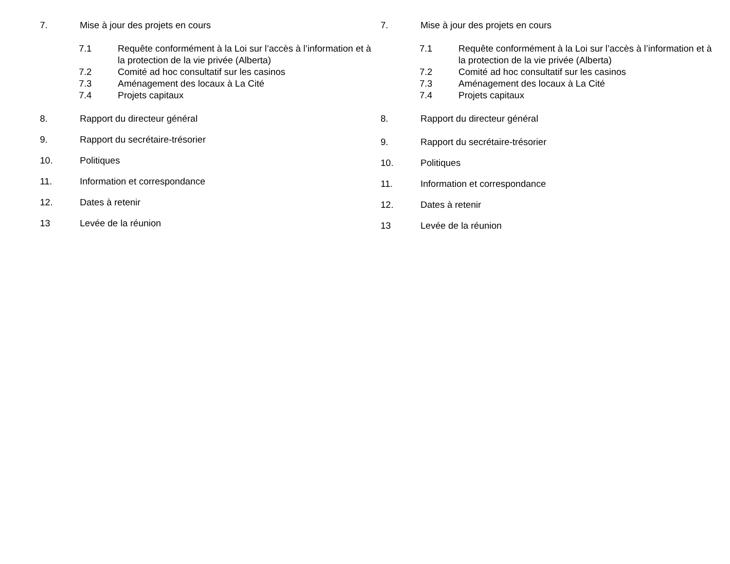7. Mise à jour des projets en cours
7.1 Requête conformément à la Loi sur l’accès à l’information et à la protection de la vie privée (Alberta)
7.2 Comité ad hoc consultatif sur les casinos
7.3 Aménagement des locaux à La Cité
7.4 Projets capitaux
8. Rapport du directeur général
9. Rapport du secrétaire-trésorier
10. Politiques
11. Information et correspondance
12. Dates à retenir
13 Levée de la réunion
7. Mise à jour des projets en cours
7.1 Requête conformément à la Loi sur l’accès à l’information et à la protection de la vie privée (Alberta)
7.2 Comité ad hoc consultatif sur les casinos
7.3 Aménagement des locaux à La Cité
7.4 Projets capitaux
8. Rapport du directeur général
9. Rapport du secrétaire-trésorier
10. Politiques
11. Information et correspondance
12. Dates à retenir
13 Levée de la réunion